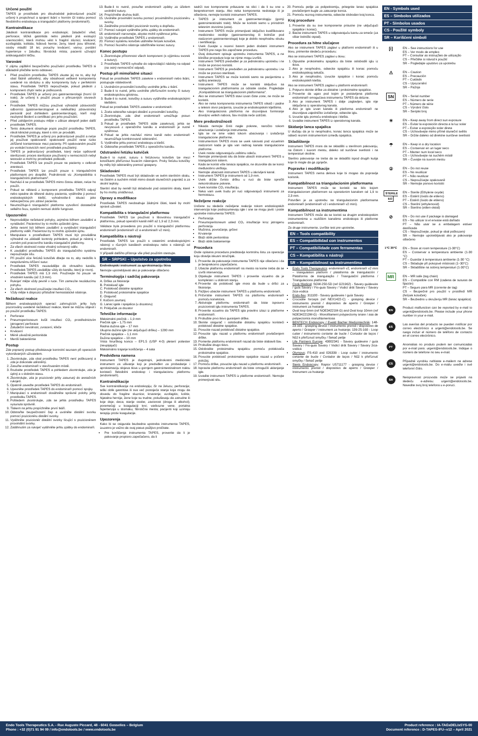Určené použití
TAPES je prostředek pro dlouhodobé jednorázové použití určený k propichnutí a spojení tkání v horním GI traktu pomocí flexibilního endoskopu a triangulační platformy (endomina®).
Kontraindikace
Jakákoli kontraindikace pro endoskopii; žaludeční vřed; perforace; těžká gastritida nebo jakákoli jiná existující onemocnění, která mohou vést k fragilní sliznici; krvácení; ezofagitida; kolitida; hiátová hernie; ženy, které jsou těhotné; osoby mladší 18 let; poruchy krvácení; varixy; portální hypertenze v žaludku; fibrotická místa; pacienti užívající antikoagulační léčbu.
Varování
V zájmu zajištění bezpečného používání prostředku TAPES si důkladně přečtěte tento odstavec.
Před použitím prostředku TAPES zkuste jej na to, aby byl obal řádně utěsněný, aby obsahoval veškeré komponenty uvedené na obrázku a aby komponenty byly v perfektním stavu. Prostředek TAPES nepoužívejte, pokud jakákoli z komponent chybí nebo je poškozená.
Prostředek TAPES je určený pro gastroenterologii (horní GI trakt). Je určený k použití pouze v přirozených otvorech (ústa).
Prostředek TAPES můžou používat výhradně zdravotničtí odborníci (gastroenterologové a nelékařský zdravotnický personál pod dohledem gastroenterologa), kteří mají nezbytné školení a certifikaci pro jeho používání.
Před zahájením postupu mějte v záloze alespoň jeden další prostředek TAPES.
Tento dokument obsahuje popis použití prostředku TAPES, nikoli klinické postupy, které s ním ze provádět.
Prostředek TAPES je určený pro jednorázové použití a nelze jej používat opakovaně: opakované použití nese riziko zkřížené kontaminace mezi pacienty. Při opakovaném použití po vonkání kotvicích není prostředek použitelný.
TAPES je jednorázový prostředek, který nelze opětovně sterilizovat: proces sterilizace používaný v nemocnicích nebyl testován a mohl by prostředek poškodit.
Prostředek TAPES lze použít pouze na pacienty v celkové anestezii.
Prostředek TAPES lze použít pouze s triangulačními platformami pro dospělé. Podrobnosti viz „Kompatibilita s triangulačními platformami".
Nachází-li se prostředek TAPES mimo čistou oblast, nelze ho použít.
Pokud se některá z komponent prostředku TAPES odpojí nebo spadne do tělesné dutiny pacienta, vytáhněte ji pomocí endoskopických kleští, vyhodnotíte-li situaci jako nebezpečnou pro zdraví pacienta.
Neumožňuje-li triangulační platforma vytvoření dostatečně velkého řezu, systém nemusí dobře fungovat.
Upozornění
Neprovádějte nečekané pohyby, zejména během zavádění a vyndávání. Pacientovi by to mohlo způsobit újmu.
Jehla nesmí být během zavádění a vyndávání triangulační platformy vidět. Pacientovi by to mohlo způsobit újmu.
Manipulace s prostředkem TAPES musí být prováděna výhradně na základě kontroly pohledem, pokud je nástroj v zorném poli pracovního kanálu triangulační platformy.
Za všech okolností noste vhodný ochranný oděv.
K zavádění prostředku TAPES do triangulačního systému nepoužívejte sílu.
Při použití více řetízků kotviček dbejte na to, aby nedošlo k nesprávnému křížení sutur.
Prostředek TAPES nezavádějte do ohnutého kanálu. Prostředek TAPES zavádějte vždy do kanálu, který je rovný.
Prostředek TAPES má 1,9 mm. Používejte ho pouze ve vhodném kanálu (až 2,3 mm).
Rukojeť mějte vždy pevně v ruce. Tím zamezíte nezáducímu pohybu.
Za všech okolností používejte insuflaci CO₂.
Vždy mějte k dispozici příslušné hemostatické nástroje.
Nežádoucí reakce
Během endoskopických operací zahrnujících jehly byly pozorovány uvedené nežádoucí reakce, které se můžou objevit i po použití prostředku TAPES:
Perforace
Pneumoperitoneum kvůli insuflaci CO₂ prostřednictvím iatrogenní perforace
Žaludeční nevolnost, zvracení, křeče
Krvácení
Méně závažná peritonitida
Menší bakteriémie
Postup
Zde popsaný postup představuje kontrolní seznam při operacích vykonávaných uživatelem.
1. Zkontrolujte, zda obal prostředku TAPES není poškozený a zda je dokonale utěsněný.
2. Zasuňte endomina® v otevřovaném místě.
3. Rozbalte prostředek TAPES a pohledem zkontrolujte, zda je úplný a v dobrém stavu.
4. Zkontrolujte, zda je pozicionér jehly zasunutý do aretačních rukojetí.
5. Opatrně zaveďte prostředek TAPES do endomina®.
6. Upevněte prostředek TAPES do endomina® pomocí spojky.
7. Manipulací s endomina® dosáhněte správné polohy jehly prostředku TAPES.
8. Pohledem zkontrolujte, zda se jehla prostředku TAPES vysunula správně.
9. Tlakem na jehlu propíchněte první tkáň.
10. Odstraňte bezpečnostní čep a uvolněte distální svorku pomocí pozicionéru distální svorky.
11. Vytáhněte pozicionér distální svorky lícující s pozicionérem proximální svorky.
12. Zatáhnutím za rukojeť vytáhněte jehlu zpátky do endomina®.
13. Bude-li to nutné, posuňte endomina® zpátky za účelem uvolnění sutury.
14. Propíchněte druhou tkáň.
15. Uvolněte proximální svorku pomocí proximálního pozicionéru svorky.
16. Zatáhněte proximální pozicionér svorky a dopředu.
17. Pomocí rukojeti vytáhněte jehlu zpátky do endomina®.
18. endomina® narovnejte, abyste mohli vytáhnout jehlu.
19. Vytáhněte prostředek TAPES z endomina®.
20. Pomocí systému kotviček utáhněte řetízek kotviček.
21. Pomocí řezného nástroje odstřihněte konec sutury.
Konec postupu
1. Zkontrolujte přítomnost všech komponent (s výjimkou svorek a sutury).
2. Prostředek TAPES vyhoďte do odpovídající nádoby na odpad (na ostrý nemocniční odpad).
Postup při mimořádné situaci
Pokud se prostředek TAPES zasekne v endomina® nebo tkáni, postupujte následovně:
1. Uvolněním proximální kotvičky uvolněte jehlu z tkání.
2. Bude-li to nutné, jehlu uvolněte přeříznutím svorky či sutury endoskopickou gilotinou.
3. Bude-li to nutné, kotvičky a suturu vytáhněte endoskopickými kleštěmi.
Pokud se prostředek TAPES zasekne v endomina®:
1. Zcela odstraňte rukojeti distální a proximální kotvičky.
2. Zkontrolujte, zda úhel endomina® umožňuje posun prostředku TAPES.
3. Pokud je prostředek TAPES stále zaseknutý, jehla se nevysouvá z operačního kanálu a endomina® je nutné vytáhnout.
4. Pokud se jehla nachází mimo kanál nebo endomina® neumožňuje kombinované odstranění.
5. Vytáhněte jehlu pomocí endoskopu a kleští.
6. Odstraňte prostředek TAPES z operačního kanálu.
Odstranění řetízku kotviček
Bude-li to nutné, suturu s řetízkovou kotviček lze mezi kotvičkami přeříznout řezacím nástrojem. Prvky řetízku kotvičky by měly být odstraněny pomocí graspery.
Skladování
Prostředek TAPES musí být skladován ve svém sterilním obalu, na čistém a suchém místě mimo dosah slunečních paprsků a za okolní teploty.
Sterilní obal by neměl být skladován pod ostatními obaly, které by ho mohly zmáčknout.
Opravy a modifikace
Prostředek TAPES neobsahuje žádnými části, které by mohl opravit uživatel.
Kompatibilita s triangulační platformou
Prostředek TAPES lze používat s libovolnou triangulační platformou, pokud operační kanál měří až 1,9 až 2,3 mm.
Validace byla provedena pro použití s triangulační platformou endomina® (endomina® v2 a endomina® v2 mini).
Kompatibilita s nástroji
Prostředek TAPES lze použít s ostatními endoskopickými nástroji v různých kanálech endoskopu nebo s nástrojů od endomina®.
V případě dalšího přístroje vše před použitím otestujte.
SR – SRPSKI – Uputstvo za upotrebu
Endoskopski instrument za aproksimaciju tkiva
Nemojte upotrebljavati ako je pakovanje oštećeno
Terminologija i sadržaj pakovanja
A. Drška za fiksiranje
B. Potiskivač igle
C. Potiskivač distalne spajalice
D. Potiskivač proksimalne spajalice
E. Osigurač
F. Kočioni zavrtanj
G. Lanac igala i spajalica (u dozatoru)
H. Priključak za dozator
Tehničke informacije
Maksimalni prečnik – 1,9 mm
Prečnik igle – 1,75 mm
Radna dužina igle – 17 mm
Ukupna dužina igle (ne uključujući dršku) – 1200 mm
Prečnik spajalice – 1,1 mm
Dužina spajalice – 10 mm
Vrsta hirurškog konca – EP1.5 (USP 4-0) pletení poliester (neupijajući)
Maksimalno trajanje korišćenja – 4 sata
Predviđena namena
Instrument TAPES je dugotrajni, jednokratni medicinski instrument za ušivanje koji je predviđen za probadanje i aproksimaciju slojeva tkiva u gornjem gastrointestinalnom traktu koristeći fleksibilni endoskop i triangulacionu platformu (endomina®).
Kontraindikacije
Sve kontraindikacije na endoskopiju; čir na želucu; perforacije; teški oblik gastritisa ili sva već postojeća stanja koja mogu da dovedu do fragilne sluznice; krvarenje; ezofagitis; kolitis; hijatalna hernija; žene koje su trudne; pokušavaju da zatrudne ili koje doje; deca; starije osobe; zavisnost (droga ili alkohol); poremećaji u koagulaciji krvi; varikozne vene; portalna hipertenzija u stomaku; fibrotična mesta; pacijenti koji uzimaju terapiju protiv koagulacije.
Upozorenja
Kako bi se osigurala bezbedna upotreba instrumenta TAPES, izuzetno je važno da ovaj pasus pažljivo pročitate.
Pre korišćenja instrumenta TAPES, proverite da li je pakovanje propisno zapečaćeno, da li
sadrži sve komponente prikazane na slici i da li su one u besprekornom stanju. Ako neka komponenta nedostaje ili je oštećena, nemojte koristiti instrument TAPES.
TAPES je instrument za gastroenterologiju (gornji gastrointestinalni trakt). Može se koristiti samo u prirodnim telesnim otvorima (usta).
Instrument TAPES može primenjivati isključivo kvalifikovano medicinsko osoblje (gastroenterolog ili bolničar pod nadzorom gastroenterologa) koje je dobilo neophodnu obuku i sertifikaciju.
Uvek čuvajte u rezervi barem jedan dodatni instrument TAPES pre nego što započnete proceduru.
Ovaj dokument opisuje upotrebu instrumenta TAPES, a ne kliničke procedure koje se njime mogu izvršiti.
Instrument TAPES predviđen je za jednokratnu upotrebu i ne može se ponovo koristiti.
Instrument TAPES je predviđen za jednokratnu upotrebu i ne može se ponovo sterilisati.
Instrument TAPES se može koristiti samo na pacijentima u opštoj anesteziji.
Instrument TAPES može se koristiti isključivo sa triangulacionim platformama za odrasle osobe. Pogledajte „Kompatibilnost sa triangulacionim platformama".
Ako se instrument TAPES stavi izvan čiste zone, ne može se koristiti.
Ako se neka komponenta instrumenta TAPES otkači i padne u telesni otvor pacijenta, izvucite je endoskopskim klještima.
Ako triangulaciona platforma ne dozvoljava formiranje dovoljno velikih nabora, šav možda neće izdržati.
Mere predostrožnosti
Nikada nemojte činiti nagle pokrete, naročito tokom ubacivanja i izvlačenja instrumenta.
Igla se ne sme videti tokom ubacivanja i izvlačenja triangulacione platforme.
Instrumentom TAPES mora se uvek rukovati pod vizuelnim nadzorom kada je igla van radnog kanala triangulacione platforme.
Uvek nosite odgovarajuću zaštitnu odeću.
Nemojte primenjivati silu da biste ubacili instrument TAPES u triangulacioni sistem.
Kada se koristi više lanaca spajalica, ne dozvolite da se konci međusobno ukrštaju.
Nemojte ubacivati instrument TAPES u iskrivljeni kanal.
Instrument TAPES je instrument od 1,9 mm.
Uvek držite čvrsto dršku u ruci da biste sprečili nekontrolisane pokrete.
Uvek koristite CO₂ insuflaciju.
Neka vam uvek budu pri ruci odgovarajući instrumenti za hemostazu.
Neželjene reakcije
Uočene su sledeće neželjene reakcije tokom endoskopskih intervencija koje podrazumevaju igle i one se mogu javiti i posle upotrebe instrumenta TAPES:
Perforacija
Pneumoperitoneum usled CO₂ insuflacije kroz jatrogenu perforaciju
Mučnina, povraćanje, grčevi
Krvarenje
Blaži oblik peritonitisa
Blaži oblik bakteriemije
Procedura
Ovde opisana procedura predstavlja kontrolnu listu za operacije koju obavlja iskusni stručnjak.
1. Proverite da pakovanje instrumenta TAPES nije oštećeno i da je besprekorno zapečaćeno.
2. Ubacite platformu endomina® na mesto na kome treba da se izvrši intervencija.
3. Otpakujte instrument TAPES i proverite vizuelno da je kompletan i u dobrom stanju.
4. Proverite da potiskivač igle mora da bude u dršci za fiksiranje.
5. Pažljivo ubacite instrument TAPES u platformu endomina®.
6. Pričvrstite instrument TAPES na platformu endomina® pomoću konektora.
7. Aktivirajte platformu endomina® da biste ispravno pozicionirali iglu instrumenta TAPES.
8. Proverite vizuelno da TAPES igla pravilno izlazi iz platforme endomina®.
9. Probušite prvo tkivo guranjem drške.
10. Skinite osigurač i oslobodite distalnu spajalicu koristeći potiskivač distalne spajalice.
11. Povucite nazad potiskivač distalne spajalice.
12. Povucite iglu nazad u platformu endomina® povlačenjem drške.
13. Pomerite platformu endomina® nazad da biste olabavili šav.
14. Probušite drugo tkivo.
15. Oslobodite proksimalnu spajalicu pomoću potiskivača proksimalne spajalice.
16. Povucite potiskivač proksimalne spajalice nazad u početni položaj.
17. Pomoću drške, povucite iglu nazad u platformu endomina®.
18. Ispravite platformu endomina® da biste omogućili uklanjanje igle.
19. Izvadite instrument TAPES iz platforme endomina®. Nemojte primenjivati silu.
20. Pomoću petlje za polipektomiju, pritegnite lanac spajalica povlačenjem kugle za zatezanje konca.
21. Pomoću reznog instrumenta, odsecite slobodan kraj konca.
Kraj procedure
1. Proverite da su sve komponente prisutne (ne uključujući spajalice i konac).
2. Bacite instrument TAPES u odgovarajuću kantu za smeće (za oštar bolnički otpad).
Procedura za hitne slučajeve
Ako se instrument TAPES zaglavi u platformi endomina® ili u tkivu, primenite sledeću proceduru:
Ako se instrument TAPES zaglavi u tkivu:
1. Otpustite proksimalnu spajalicu da biste oslobodili iglu iz tkiva.
2. Ako je neophodno, odsecite spajalicu ili konac pomoću endoskopskog sekača.
3. Ako je neophodno, izvucite spajalice i konac pomoću endoskopskih klešta.
Ako se instrument TAPES zaglavi u platformi endomina®:
1. Potpuno skinite drške za distalne i proksimalne spajalice.
2. Proverite da ugao pod kojim je postavljena platforma endomina® omogućava instrumentu TAPES da sklizne.
3. Ako je instrument TAPES i dalje zaglavljen, igla nije isključena iz operativnog kanala.
4. Ako je igla izvan kanala ili platforma endomina® ne dozvoljava zajedničko izvlačenje, odsecite iglu.
5. Izvucite iglu pomoću endoskopa i klešta.
6. Izvadite instrument TAPES iz operativnog kanala.
Skidanje lanca spajalica
U slučaju da je to neophodno, konac lanca spajalica može se odseći reznim instrumentom između spajalica.
Skladištenje
Instrument TAPES mora da se skladišti u sterilnom pakovanju, na čistom i suvom mestu, daleko od sunčeve svetlosti i na temperaturi okoline.
Sterilno pakovanje ne treba da se skladišti ispod drugih kutija koje bi mogle da ga zgnječe.
Popravke i modifikacije
Instrument TAPES nema delova koje bi mogao da popravlja korisnik.
Kompatibilnost sa triangulacionim platformama
Instrument TAPES može se koristiti sa bilo kojom triangulacionom platformom sa operativnim kanalom od 1,9 to 2,3 mm.
Potvrđen je za upotrebu sa triangulacionim platformama endomina® (endomina® v2 i endomina® v2 mini).
Kompatibilnost sa instrumentima
Instrument TAPES može da se koristi sa drugim endoskopskim instrumentima u različitim kanalima endoskopa ili platforme endomina®.
Za druge instrumente, izvršite test pre upotrebe.
EN – Tools compatibility
ES – Compatibilidad con instrumentos
PT – Compatibilidade com ferramentas
CS – Kompatibilita s nástroji
SR – Kompatibilnost sa instrumentima
Endo Tools Therapeutics: endomina® v2, endomina® v2 mini – triangulation platform / plataforma de triangulación / Plataforma de triangulação / Triangulační platforma / Triangulaciona platforma
Cook Medical: SGW-250-5D (ref G21962) - Savary guidewire / guía Savary / Fio-guia Savary / Vodicí drát Savary / Savary žica-vodica
Endo-flex: 311100 - Savary guidewire / guía Savary
Crocodile forceps (ref NEX1422-C) - grasping device / instrumento prensil / dispositivo de aperto / Grasper / instrument za hvatanje
Oval loop 6mm (ref NOE34221M-G) and Oval loop 10mm (ref NOE342213M-G) - Monofilament polypectomy snare / asa de polipectomía monofilamentosa
BENTECH Endoscopy / Ewald Bacher Medizintechnik: 148-23-165 - grasping device / instrumento prensil / dispositivo de aperto / Grasper / instrument za hvatanje; 139-25-160 - Loop cutter / instrumento cortante de bucle / Cortador de laços / Nůž k přeříznutí smyčky / Sekač petlje
Life Partners Europe: 43002341 - Savary guidewire / guía Savary / Fio-guia Savary / Vodicí drát Savary / Savary žica-vodica
Olympus: FS-410 and 026339 - Loop cutter / instrumento cortante de bucle / Cortador de laços / Nůž k přeříznutí smyčky / Sekač petlje
Steris Endoscopy: Raptor U5711177 - grasping device / instrumento prensil / dispositivo de aperto / Grasper / Instrument za hvatanje
EN - Symbols used
ES – Símbolos utilizados
PT - Símbolos usados
CS - Použité symboly
SR – Korišćeni simboli
[i]
EN – See instructions for use
ES – Ver modo de empleo
PT – Consultar as instruções de utilização
CS – Přečtěte si návod k použití
SR – Pogledajte uputstvo za upotrebu
⚠
EN – Caution
ES – Precaución
PT – Cuidado
CS – Upozornění
SR – Pažnja
SN
EN – Serial number
ES – Número de serie
PT – Número de série
CS – Výrobní číslo
SR – Serijski broj
☀
EN – Keep away from direct sun exposure
ES – Evitar la exposición directa a la luz solar
PT – Evitar a exposição solar direta
CS – Uchovávejte mimo přímé sluneční světlo
SR – Držite daleko od direktne sunčeve svetlosti
☂
EN – Keep in a dry location
ES – Conservar en un lugar seco
PT – Manter num local seco
CS – Uchovávejte na suchém místě
SR – Čuvajte na suvom mestu
②
EN – Do not reuse
ES – No reutilizar
PT – Não reutilizar
CS – Nepoužívejte opakovaně
SR – Nemojte ponovo koristiti
STERILE EO
EN – Sterile (Ethylene oxyde)
ES – Estéril (óxido de etileno)
PT – Estéril (óxido de etileno)
CS – Sterilní (ethylenoxid)
SR – Sterilno (etilen-oksid)
⊘
EN – Do not use if package is damaged
ES – No utilizar si el envase está dañado
PT – Não usar se a embalagem estiver danificada
CS – Nepoužívejte, pokud je obal poškozený
SR – Nemojte upotrebljavati ako je pakovanje oštećeno
1°C 30°C EN – Store at room temperature (1-30°C)
ES – Conservar a temperatura ambiente (1-30 °C)
PT – Guardar à temperatura ambiente (1-30 °C)
CS – Skladujte při pokojové místnosti (1−30°C)
SR – Skladištite na sobnoj temperaturi (1-30°C)
MR
EN – MR safe (tag chain)
ES – Compatible con RM (cadena de suturas de fijación)
PT – Seguro para MR (corrente de tag)
CS – Bezpečné pro použití v prostředí MR (řetízek kotviček)
SR – Bezbedno u okruženju MR (lanac spajalica)
EN
Product malfunction can be reported by e-mail to urgent@endotools.be. Please include your phone number in your e-mail.
ES
Las averías del producto se pueden notificar por correo electrónico a urgent@endotools.be. Se ruega incluir el número de teléfono de contacto en el correo electrónico.
PT
Anomalias no produto podem ser comunicadas por e-mail para: urgent@endotools.be. Indique o número de telefone no seu e-mail.
CS
Případné vyrobku nahlaste e-mailem na adrese urgent@endotools.be. Do e-mailu uveďte i své telefonní číslo.
SR
Neispravnost proizvoda može se prijaviti na sledeću e-adresu: urgent@endotools.be. Navedite svoj broj telefona u e-poruci.
Endo Tools Therapeutics S.A. - Rue Auguste Piccard, 48 - 6041 Gosselies – Belgium
Phone : +32 (0)71 91 94 09 / info@endotools.be / www.endotools.be
Product reference : IA-TAGxDELIxSYS-00
Document reference : D-TAPES-IFU--v12 – April 2021